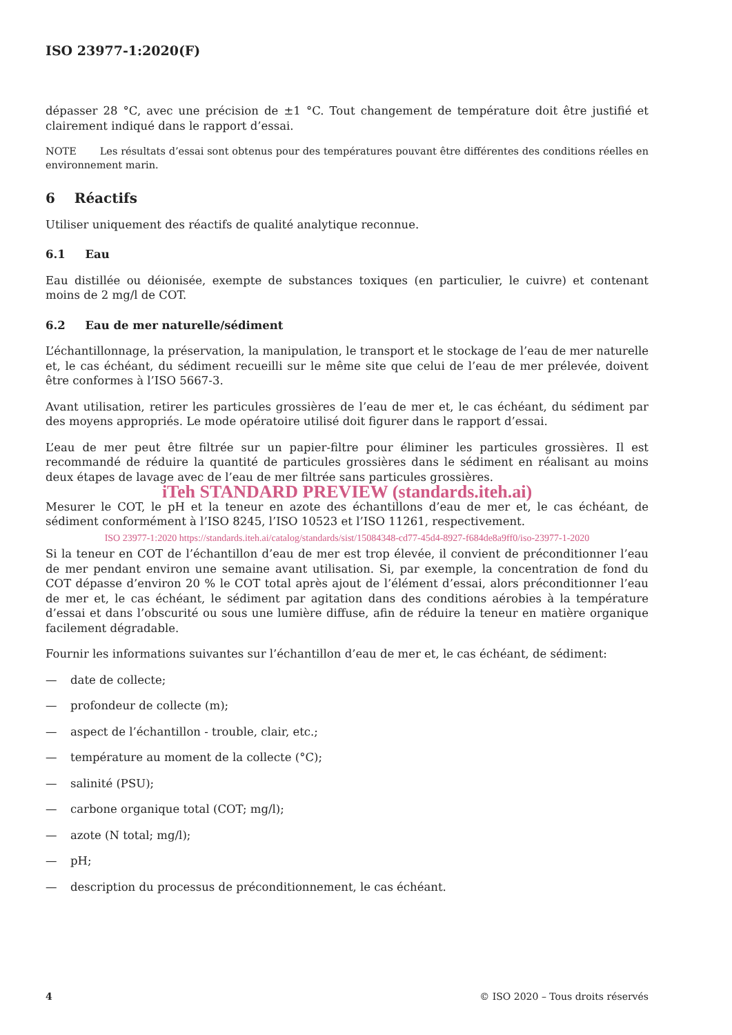ISO 23977-1:2020(F)
dépasser 28 °C, avec une précision de ±1 °C. Tout changement de température doit être justifié et clairement indiqué dans le rapport d’essai.
NOTE Les résultats d’essai sont obtenus pour des températures pouvant être différentes des conditions réelles en environnement marin.
6 Réactifs
Utiliser uniquement des réactifs de qualité analytique reconnue.
6.1 Eau
Eau distillée ou déionisée, exempte de substances toxiques (en particulier, le cuivre) et contenant moins de 2 mg/l de COT.
6.2 Eau de mer naturelle/sédiment
L’échantillonnage, la préservation, la manipulation, le transport et le stockage de l’eau de mer naturelle et, le cas échéant, du sédiment recueilli sur le même site que celui de l’eau de mer prélevée, doivent être conformes à l’ISO 5667-3.
Avant utilisation, retirer les particules grossières de l’eau de mer et, le cas échéant, du sédiment par des moyens appropriés. Le mode opératoire utilisé doit figurer dans le rapport d’essai.
L’eau de mer peut être filtrée sur un papier-filtre pour éliminer les particules grossières. Il est recommandé de réduire la quantité de particules grossières dans le sédiment en réalisant au moins deux étapes de lavage avec de l’eau de mer filtrée sans particules grossières.
iTeh STANDARD PREVIEW (standards.iteh.ai)
Mesurer le COT, le pH et la teneur en azote des échantillons d’eau de mer et, le cas échéant, de sédiment conformément à l’ISO 8245, l’ISO 10523 et l’ISO 11261, respectivement.
ISO 23977-1:2020 https://standards.iteh.ai/catalog/standards/sist/15084348-cd77-45d4-8927-f684de8a9ff0/iso-23977-1-2020
Si la teneur en COT de l’échantillon d’eau de mer est trop élevée, il convient de préconditionner l’eau de mer pendant environ une semaine avant utilisation. Si, par exemple, la concentration de fond du COT dépasse d’environ 20 % le COT total après ajout de l’élément d’essai, alors préconditionner l’eau de mer et, le cas échéant, le sédiment par agitation dans des conditions aérobies à la température d’essai et dans l’obscurité ou sous une lumière diffuse, afin de réduire la teneur en matière organique facilement dégradable.
Fournir les informations suivantes sur l’échantillon d’eau de mer et, le cas échéant, de sédiment:
— date de collecte;
— profondeur de collecte (m);
— aspect de l’échantillon - trouble, clair, etc.;
— température au moment de la collecte (°C);
— salinité (PSU);
— carbone organique total (COT; mg/l);
— azote (N total; mg/l);
— pH;
— description du processus de préconditionnement, le cas échéant.
4 © ISO 2020 – Tous droits réservés